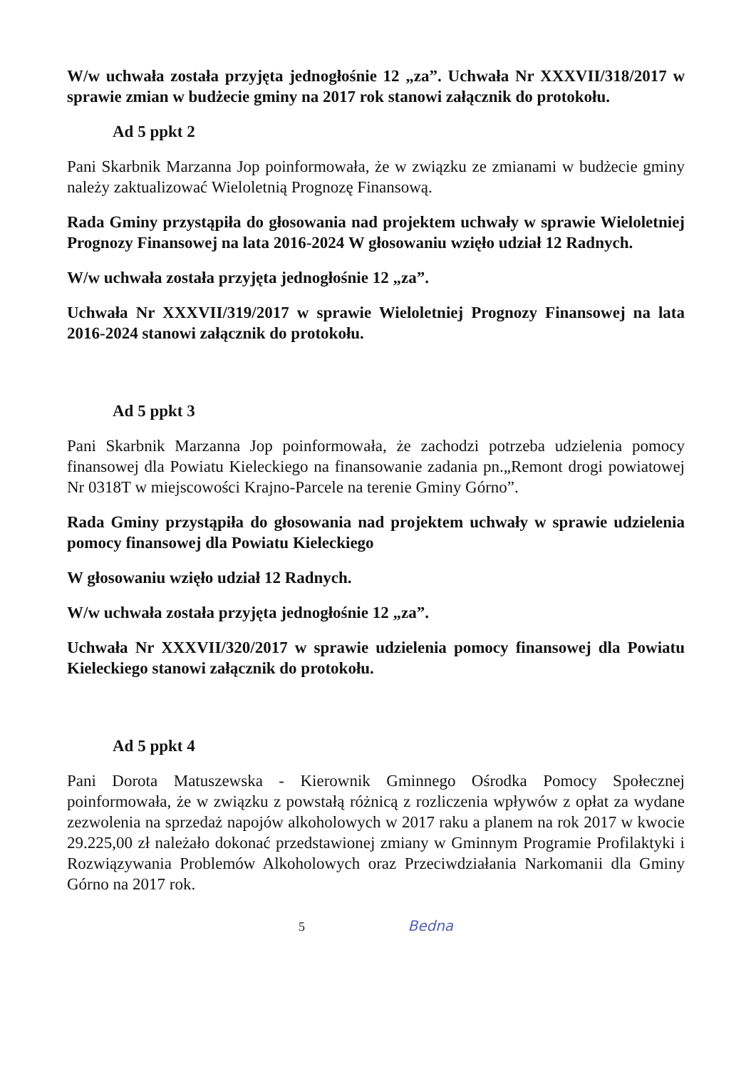W/w uchwała została przyjęta jednogłośnie 12 „za”. Uchwała Nr XXXVII/318/2017 w sprawie zmian w budżecie gminy na 2017 rok stanowi załącznik do protokołu.
Ad 5 ppkt 2
Pani Skarbnik Marzanna Jop poinformowała, że w związku ze zmianami w budżecie gminy należy zaktualizować Wieloletnią Prognozę Finansową.
Rada Gminy przystąpiła do głosowania nad projektem uchwały w sprawie Wieloletniej Prognozy Finansowej na lata 2016-2024 W głosowaniu wzięło udział 12 Radnych.
W/w uchwała została przyjęta jednogłośnie 12 „za”.
Uchwała Nr XXXVII/319/2017 w sprawie Wieloletniej Prognozy Finansowej na lata 2016-2024 stanowi załącznik do protokołu.
Ad 5 ppkt 3
Pani Skarbnik Marzanna Jop poinformowała, że zachodzi potrzeba udzielenia pomocy finansowej dla Powiatu Kieleckiego na finansowanie zadania pn.„Remont drogi powiatowej Nr 0318T w miejscowości Krajno-Parcele na terenie Gminy Górno”.
Rada Gminy przystąpiła do głosowania nad projektem uchwały w sprawie udzielenia pomocy finansowej dla Powiatu Kieleckiego
W głosowaniu wzięło udział 12 Radnych.
W/w uchwała została przyjęta jednogłośnie 12 „za”.
Uchwała Nr XXXVII/320/2017 w sprawie udzielenia pomocy finansowej dla Powiatu Kieleckiego stanowi załącznik do protokołu.
Ad 5 ppkt 4
Pani Dorota Matuszewska - Kierownik Gminnego Ośrodka Pomocy Społecznej poinformowała, że w związku z powstałą różnicą z rozliczenia wpływów z opłat za wydane zezwolenia na sprzedaż napojów alkoholowych w 2017 raku a planem na rok 2017 w kwocie 29.225,00 zł należało dokonać przedstawionej zmiany w Gminnym Programie Profilaktyki i Rozwiązywania Problemów Alkoholowych oraz Przeciwdziałania Narkomanii dla Gminy Górno na 2017 rok.
5 Bedna